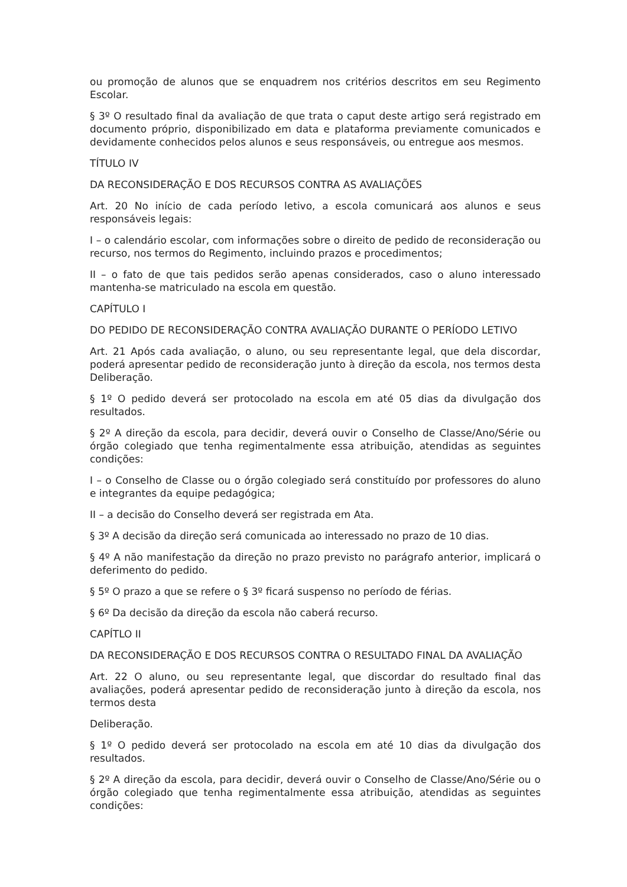ou promoção de alunos que se enquadrem nos critérios descritos em seu Regimento Escolar.
§ 3º O resultado final da avaliação de que trata o caput deste artigo será registrado em documento próprio, disponibilizado em data e plataforma previamente comunicados e devidamente conhecidos pelos alunos e seus responsáveis, ou entregue aos mesmos.
TÍTULO IV
DA RECONSIDERAÇÃO E DOS RECURSOS CONTRA AS AVALIAÇÕES
Art. 20 No início de cada período letivo, a escola comunicará aos alunos e seus responsáveis legais:
I – o calendário escolar, com informações sobre o direito de pedido de reconsideração ou recurso, nos termos do Regimento, incluindo prazos e procedimentos;
II – o fato de que tais pedidos serão apenas considerados, caso o aluno interessado mantenha-se matriculado na escola em questão.
CAPÍTULO I
DO PEDIDO DE RECONSIDERAÇÃO CONTRA AVALIAÇÃO DURANTE O PERÍODO LETIVO
Art. 21 Após cada avaliação, o aluno, ou seu representante legal, que dela discordar, poderá apresentar pedido de reconsideração junto à direção da escola, nos termos desta Deliberação.
§ 1º O pedido deverá ser protocolado na escola em até 05 dias da divulgação dos resultados.
§ 2º A direção da escola, para decidir, deverá ouvir o Conselho de Classe/Ano/Série ou órgão colegiado que tenha regimentalmente essa atribuição, atendidas as seguintes condições:
I – o Conselho de Classe ou o órgão colegiado será constituído por professores do aluno e integrantes da equipe pedagógica;
II – a decisão do Conselho deverá ser registrada em Ata.
§ 3º A decisão da direção será comunicada ao interessado no prazo de 10 dias.
§ 4º A não manifestação da direção no prazo previsto no parágrafo anterior, implicará o deferimento do pedido.
§ 5º O prazo a que se refere o § 3º ficará suspenso no período de férias.
§ 6º Da decisão da direção da escola não caberá recurso.
CAPÍTLO II
DA RECONSIDERAÇÃO E DOS RECURSOS CONTRA O RESULTADO FINAL DA AVALIAÇÃO
Art. 22 O aluno, ou seu representante legal, que discordar do resultado final das avaliações, poderá apresentar pedido de reconsideração junto à direção da escola, nos termos desta
Deliberação.
§ 1º O pedido deverá ser protocolado na escola em até 10 dias da divulgação dos resultados.
§ 2º A direção da escola, para decidir, deverá ouvir o Conselho de Classe/Ano/Série ou o órgão colegiado que tenha regimentalmente essa atribuição, atendidas as seguintes condições: